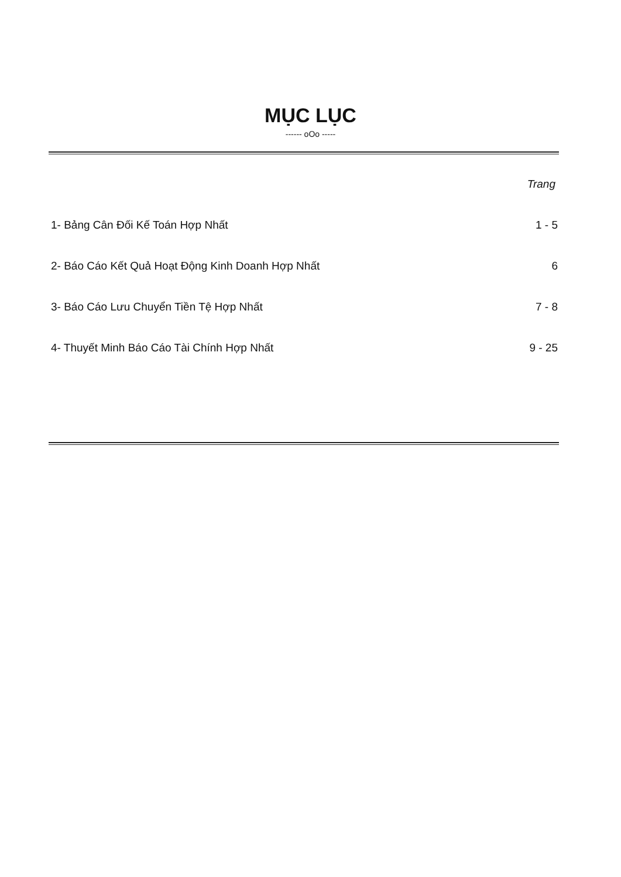MỤC LỤC
------ oOo -----
Trang
1- Bảng Cân Đối Kế Toán Hợp Nhất 1 - 5
2- Báo Cáo Kết Quả Hoạt Động Kinh Doanh Hợp Nhất 6
3- Báo Cáo Lưu Chuyển Tiền Tệ Hợp Nhất 7 - 8
4- Thuyết Minh Báo Cáo Tài Chính Hợp Nhất 9 - 25